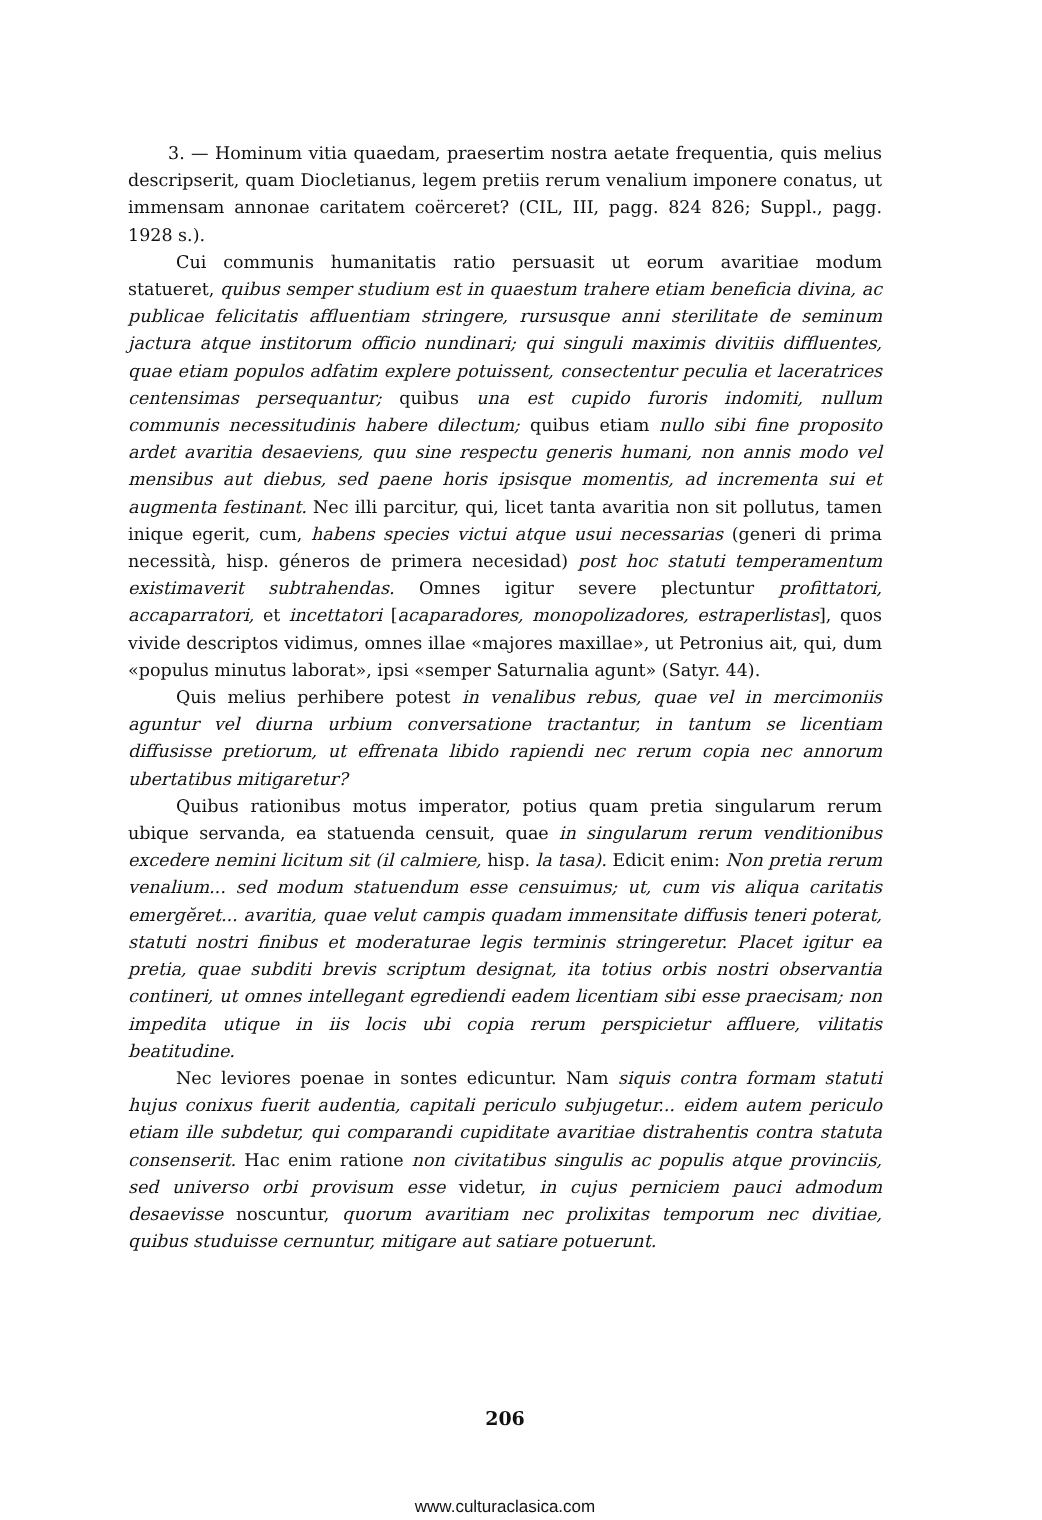3. — Hominum vitia quaedam, praesertim nostra aetate frequentia, quis melius descripserit, quam Diocletianus, legem pretiis rerum venalium imponere conatus, ut immensam annonae caritatem coërceret? (CIL, III, pagg. 824 826; Suppl., pagg. 1928 s.).
Cui communis humanitatis ratio persuasit ut eorum avaritiae modum statueret, quibus semper studium est in quaestum trahere etiam beneficia divina, ac publicae felicitatis affluentiam stringere, rursusque anni sterilitate de seminum jactura atque institorum officio nundinari; qui singuli maximis divitiis diffluentes, quae etiam populos adfatim explere potuissent, consectentur peculia et laceratrices centensimas persequantur; quibus una est cupido furoris indomiti, nullum communis necessitudinis habere dilectum; quibus etiam nullo sibi fine proposito ardet avaritia desaeviens, quu sine respectu generis humani, non annis modo vel mensibus aut diebus, sed paene horis ipsisque momentis, ad incrementa sui et augmenta festinant. Nec illi parcitur, qui, licet tanta avaritia non sit pollutus, tamen inique egerit, cum, habens species victui atque usui necessarias (generi di prima necessità, hisp. géneros de primera necesidad) post hoc statuti temperamentum existimaverit subtrahendas. Omnes igitur severe plectuntur profittatori, accaparratori, et incettatori [acaparadores, monopolizadores, estraperlistas], quos vivide descriptos vidimus, omnes illae «majores maxillae», ut Petronius ait, qui, dum «populus minutus laborat», ipsi «semper Saturnalia agunt» (Satyr. 44).
Quis melius perhibere potest in venalibus rebus, quae vel in mercimoniis aguntur vel diurna urbium conversatione tractantur, in tantum se licentiam diffusisse pretiorum, ut effrenata libido rapiendi nec rerum copia nec annorum ubertatibus mitigaretur?
Quibus rationibus motus imperator, potius quam pretia singularum rerum ubique servanda, ea statuenda censuit, quae in singularum rerum venditionibus excedere nemini licitum sit (il calmiere, hisp. la tasa). Edicit enim: Non pretia rerum venalium... sed modum statuendum esse censuimus; ut, cum vis aliqua caritatis emergĕret... avaritia, quae velut campis quadam immensitate diffusis teneri poterat, statuti nostri finibus et moderaturae legis terminis stringeretur. Placet igitur ea pretia, quae subditi brevis scriptum designat, ita totius orbis nostri observantia contineri, ut omnes intellegant egrediendi eadem licentiam sibi esse praecisam; non impedita utique in iis locis ubi copia rerum perspicietur affluere, vilitatis beatitudine.
Nec leviores poenae in sontes edicuntur. Nam siquis contra formam statuti hujus conixus fuerit audentia, capitali periculo subjugetur... eidem autem periculo etiam ille subdetur, qui comparandi cupiditate avaritiae distrahentis contra statuta consenserit. Hac enim ratione non civitatibus singulis ac populis atque provinciis, sed universo orbi provisum esse videtur, in cujus perniciem pauci admodum desaevisse noscuntur, quorum avaritiam nec prolixitas temporum nec divitiae, quibus studuisse cernuntur, mitigare aut satiare potuerunt.
206
www.culturaclasica.com